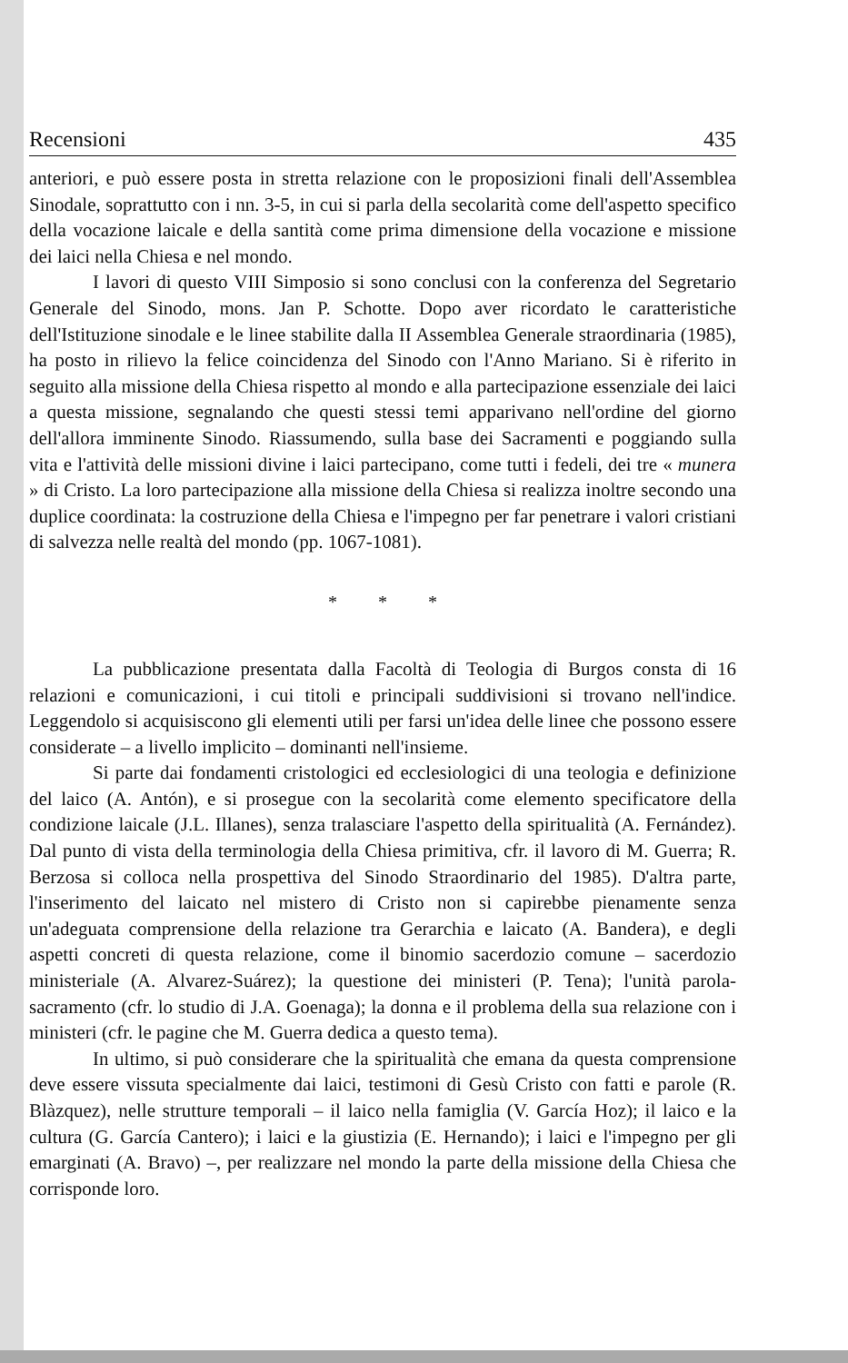Recensioni 435
anteriori, e può essere posta in stretta relazione con le proposizioni finali dell'Assemblea Sinodale, soprattutto con i nn. 3-5, in cui si parla della secolarità come dell'aspetto specifico della vocazione laicale e della santità come prima dimensione della vocazione e missione dei laici nella Chiesa e nel mondo.
I lavori di questo VIII Simposio si sono conclusi con la conferenza del Segretario Generale del Sinodo, mons. Jan P. Schotte. Dopo aver ricordato le caratteristiche dell'Istituzione sinodale e le linee stabilite dalla II Assemblea Generale straordinaria (1985), ha posto in rilievo la felice coincidenza del Sinodo con l'Anno Mariano. Si è riferito in seguito alla missione della Chiesa rispetto al mondo e alla partecipazione essenziale dei laici a questa missione, segnalando che questi stessi temi apparivano nell'ordine del giorno dell'allora imminente Sinodo. Riassumendo, sulla base dei Sacramenti e poggiando sulla vita e l'attività delle missioni divine i laici partecipano, come tutti i fedeli, dei tre « munera » di Cristo. La loro partecipazione alla missione della Chiesa si realizza inoltre secondo una duplice coordinata: la costruzione della Chiesa e l'impegno per far penetrare i valori cristiani di salvezza nelle realtà del mondo (pp. 1067-1081).
* * *
La pubblicazione presentata dalla Facoltà di Teologia di Burgos consta di 16 relazioni e comunicazioni, i cui titoli e principali suddivisioni si trovano nell'indice. Leggendolo si acquisiscono gli elementi utili per farsi un'idea delle linee che possono essere considerate – a livello implicito – dominanti nell'insieme.
Si parte dai fondamenti cristologici ed ecclesiologici di una teologia e definizione del laico (A. Antón), e si prosegue con la secolarità come elemento specificatore della condizione laicale (J.L. Illanes), senza tralasciare l'aspetto della spiritualità (A. Fernández). Dal punto di vista della terminologia della Chiesa primitiva, cfr. il lavoro di M. Guerra; R. Berzosa si colloca nella prospettiva del Sinodo Straordinario del 1985). D'altra parte, l'inserimento del laicato nel mistero di Cristo non si capirebbe pienamente senza un'adeguata comprensione della relazione tra Gerarchia e laicato (A. Bandera), e degli aspetti concreti di questa relazione, come il binomio sacerdozio comune – sacerdozio ministeriale (A. Alvarez-Suárez); la questione dei ministeri (P. Tena); l'unità parola-sacramento (cfr. lo studio di J.A. Goenaga); la donna e il problema della sua relazione con i ministeri (cfr. le pagine che M. Guerra dedica a questo tema).
In ultimo, si può considerare che la spiritualità che emana da questa comprensione deve essere vissuta specialmente dai laici, testimoni di Gesù Cristo con fatti e parole (R. Blàzquez), nelle strutture temporali – il laico nella famiglia (V. García Hoz); il laico e la cultura (G. García Cantero); i laici e la giustizia (E. Hernando); i laici e l'impegno per gli emarginati (A. Bravo) –, per realizzare nel mondo la parte della missione della Chiesa che corrisponde loro.